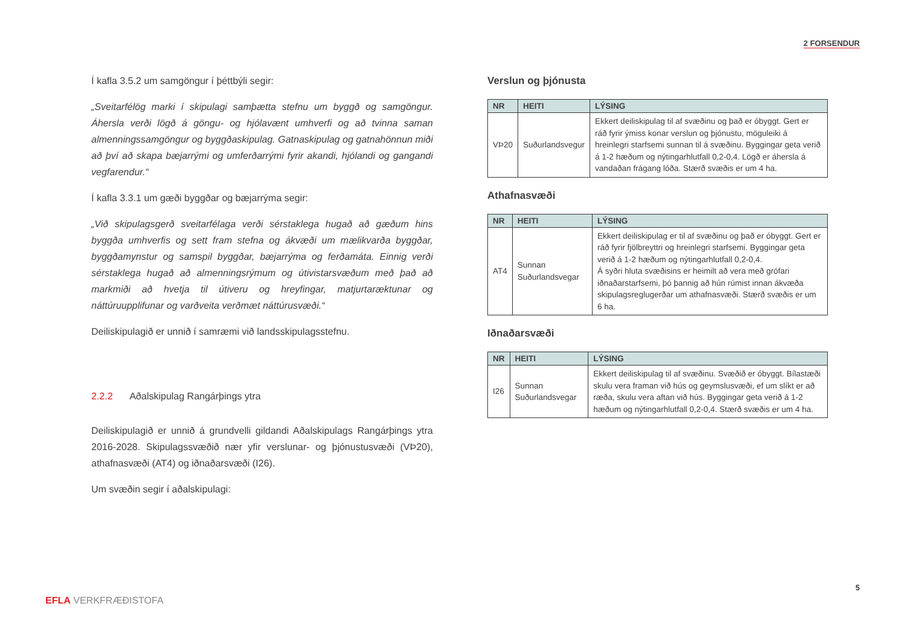2 FORSENDUR
Í kafla 3.5.2 um samgöngur í þéttbýli segir:
„Sveitarfélög marki í skipulagi samþætta stefnu um byggð og samgöngur. Áhersla verði lögð á göngu- og hjólavænt umhverfi og að tvinna saman almenningssamgöngur og byggðaskipulag. Gatnaskipulag og gatnahönnun miði að því að skapa bæjarrými og umferðarrými fyrir akandi, hjólandi og gangandi vegfarendur.“
Í kafla 3.3.1 um gæði byggðar og bæjarrýma segir:
„Við skipulagsgerð sveitarfélaga verði sérstaklega hugað að gæðum hins byggða umhverfis og sett fram stefna og ákvæði um mælikvarða byggðar, byggðamynstur og samspil byggðar, bæjarrýma og ferðamáta. Einnig verði sérstaklega hugað að almenningsrýmum og útivistarsvæðum með það að markmiði að hvetja til útiveru og hreyfingar, matjurtaræktunar og náttúruupplifunar og varðveita verðmæt náttúrusvæði.“
Deiliskipulagið er unnið í samræmi við landsskipulagsstefnu.
2.2.2 Aðalskipulag Rangárþings ytra
Deiliskipulagið er unnið á grundvelli gildandi Aðalskipulags Rangárþings ytra 2016-2028. Skipulagssvæðið nær yfir verslunar- og þjónustusvæði (VÞ20), athafnasvæði (AT4) og iðnaðarsvæði (I26).
Um svæðin segir í aðalskipulagi:
Verslun og þjónusta
| NR | HEITI | LÝSING |
| --- | --- | --- |
| VÞ20 | Suðurlandsvegur | Ekkert deiliskipulag til af svæðinu og það er óbyggt. Gert er ráð fyrir ýmiss konar verslun og þjónustu, möguleiki á hreinlegri starfsemi sunnan til á svæðinu. Byggingar geta verið á 1-2 hæðum og nýtingarhlutfall 0,2-0,4. Lögð er áhersla á vandaðan frágang lóða. Stærð svæðis er um 4 ha. |
Athafnasvæði
| NR | HEITI | LÝSING |
| --- | --- | --- |
| AT4 | Sunnan Suðurlandsvegar | Ekkert deiliskipulag er til af svæðinu og það er óbyggt. Gert er ráð fyrir fjölbreyttri og hreinlegri starfsemi. Byggingar geta verið á 1-2 hæðum og nýtingarhlutfall 0,2-0,4. Á syðri hluta svæðisins er heimilt að vera með grófari iðnaðarstarfsemi, þó þannig að hún rúmist innan ákvæða skipulagsreglugerðar um athafnasvæði. Stærð svæðis er um 6 ha. |
Iðnaðarsvæði
| NR | HEITI | LÝSING |
| --- | --- | --- |
| I26 | Sunnan Suðurlandsvegar | Ekkert deiliskipulag til af svæðinu. Svæðið er óbyggt. Bílastæði skulu vera framan við hús og geymslusvæði, ef um slíkt er að ræða, skulu vera aftan við hús. Byggingar geta verið á 1-2 hæðum og nýtingarhlutfall 0,2-0,4. Stærð svæðis er um 4 ha. |
5
EFLA VERKFRÆÐISTOFA